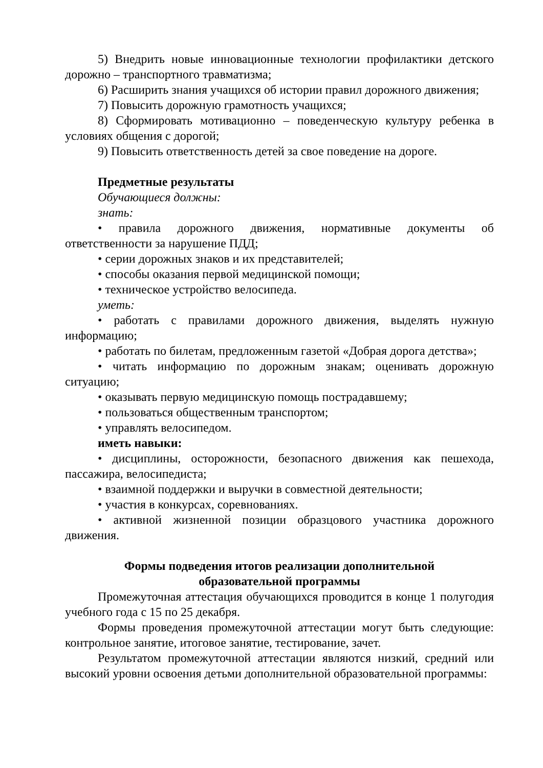5) Внедрить новые инновационные технологии профилактики детского дорожно – транспортного травматизма;
6) Расширить знания учащихся об истории правил дорожного движения;
7) Повысить дорожную грамотность учащихся;
8) Сформировать мотивационно – поведенческую культуру ребенка в условиях общения с дорогой;
9) Повысить ответственность детей за свое поведение на дороге.
Предметные результаты
Обучающиеся должны:
знать:
• правила дорожного движения, нормативные документы об ответственности за нарушение ПДД;
• серии дорожных знаков и их представителей;
• способы оказания первой медицинской помощи;
• техническое устройство велосипеда.
уметь:
• работать с правилами дорожного движения, выделять нужную информацию;
• работать по билетам, предложенным газетой «Добрая дорога детства»;
• читать информацию по дорожным знакам; оценивать дорожную ситуацию;
• оказывать первую медицинскую помощь пострадавшему;
• пользоваться общественным транспортом;
• управлять велосипедом.
иметь навыки:
• дисциплины, осторожности, безопасного движения как пешехода, пассажира, велосипедиста;
• взаимной поддержки и выручки в совместной деятельности;
• участия в конкурсах, соревнованиях.
• активной жизненной позиции образцового участника дорожного движения.
Формы подведения итогов реализации дополнительной
образовательной программы
Промежуточная аттестация обучающихся проводится в конце 1 полугодия учебного года с 15 по 25 декабря.
Формы проведения промежуточной аттестации могут быть следующие: контрольное занятие, итоговое занятие, тестирование, зачет.
Результатом промежуточной аттестации являются низкий, средний или высокий уровни освоения детьми дополнительной образовательной программы: